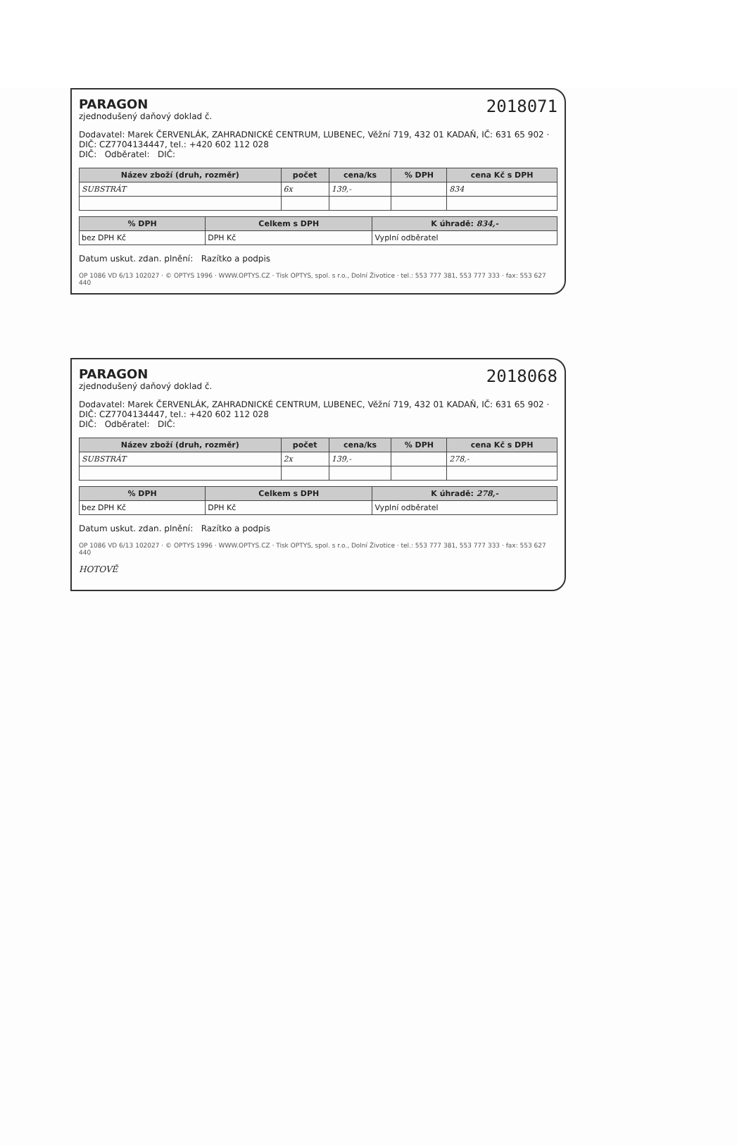2018071
PARAGON
zjednodušený daňový doklad č.
Dodavatel: Marek ČERVENLÁK, ZAHRADNICKÉ CENTRUM, LUBENEC, Věžní 719, 432 01 KADAŇ, IČ: 631 65 902 · DIČ: CZ7704134447, tel.: +420 602 112 028
DIČ: Odběratel: DIČ:
| Název zboží (druh, rozměr) | počet | cena/ks | % DPH | cena Kč s DPH |
| --- | --- | --- | --- | --- |
| SUBSTRÁT | 6x | 139,- | | 834 |
| % DPH | Celkem s DPH | K úhradě: 834,- |
| --- | --- | --- |
| bez DPH Kč | DPH Kč | Vyplní odběratel |
Datum uskut. zdan. plnění: Razítko a podpis
OP 1086 VD 6/13 102027 · © OPTYS 1996 · WWW.OPTYS.CZ · Tisk OPTYS, spol. s r.o., Dolní Životice · tel.: 553 777 381, 553 777 333 · fax: 553 627 440
2018068
PARAGON
zjednodušený daňový doklad č.
Dodavatel: Marek ČERVENLÁK, ZAHRADNICKÉ CENTRUM, LUBENEC, Věžní 719, 432 01 KADAŇ, IČ: 631 65 902 · DIČ: CZ7704134447, tel.: +420 602 112 028
DIČ: Odběratel: DIČ:
| Název zboží (druh, rozměr) | počet | cena/ks | % DPH | cena Kč s DPH |
| --- | --- | --- | --- | --- |
| SUBSTRÁT | 2x | 139,- | | 278,- |
| % DPH | Celkem s DPH | K úhradě: 278,- |
| --- | --- | --- |
| bez DPH Kč | DPH Kč | Vyplní odběratel |
Datum uskut. zdan. plnění: Razítko a podpis
OP 1086 VD 6/13 102027 · © OPTYS 1996 · WWW.OPTYS.CZ · Tisk OPTYS, spol. s r.o., Dolní Životice · tel.: 553 777 381, 553 777 333 · fax: 553 627 440
HOTOVĚ